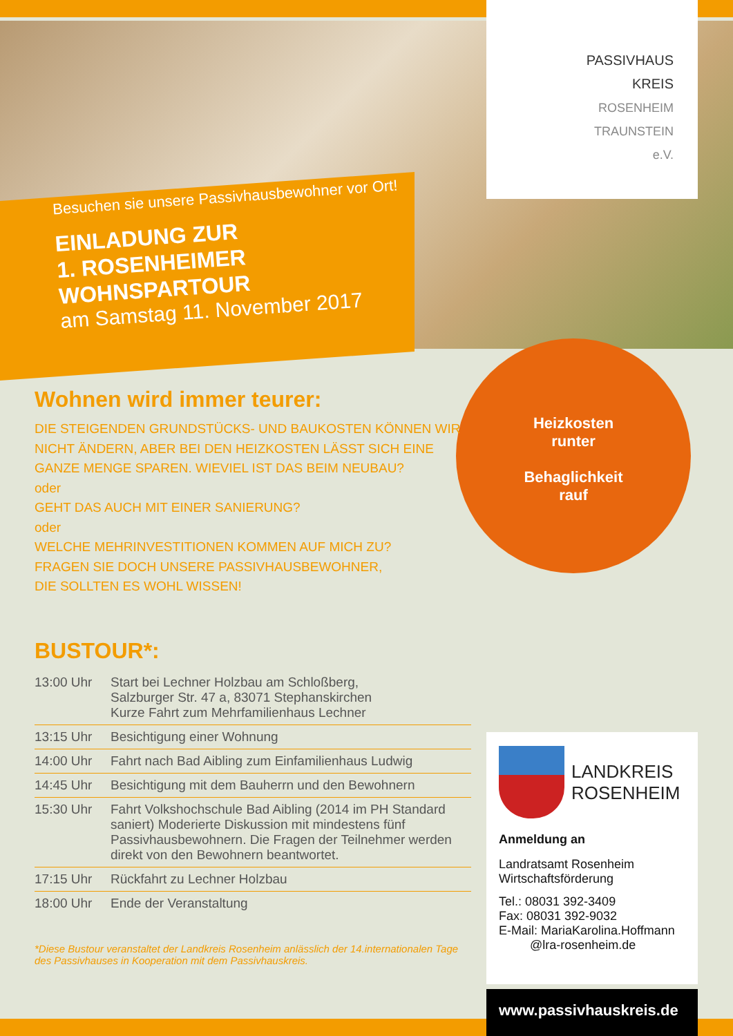PASSIVHAUS
KREIS
ROSENHEIM
TRAUNSTEIN
e.V.
Besuchen sie unsere Passivhausbewohner vor Ort!
EINLADUNG ZUR
1. ROSENHEIMER WOHNSPARTOUR
am Samstag 11. November 2017
Heizkosten
runter
Behaglichkeit
rauf
Wohnen wird immer teurer:
DIE STEIGENDEN GRUNDSTÜCKS- UND BAUKOSTEN KÖNNEN WIR
NICHT ÄNDERN, ABER BEI DEN HEIZKOSTEN LÄSST SICH EINE
GANZE MENGE SPAREN. WIEVIEL IST DAS BEIM NEUBAU?
oder
GEHT DAS AUCH MIT EINER SANIERUNG?
oder
WELCHE MEHRINVESTITIONEN KOMMEN AUF MICH ZU?
FRAGEN SIE DOCH UNSERE PASSIVHAUSBEWOHNER,
DIE SOLLTEN ES WOHL WISSEN!
BUSTOUR*:
| 13:00 Uhr | Start bei Lechner Holzbau am Schloßberg, Salzburger Str. 47 a, 83071 Stephanskirchen Kurze Fahrt zum Mehrfamilienhaus Lechner |
| 13:15 Uhr | Besichtigung einer Wohnung |
| 14:00 Uhr | Fahrt nach Bad Aibling zum Einfamilienhaus Ludwig |
| 14:45 Uhr | Besichtigung mit dem Bauherrn und den Bewohnern |
| 15:30 Uhr | Fahrt Volkshochschule Bad Aibling (2014 im PH Standard saniert) Moderierte Diskussion mit mindestens fünf Passivhausbewohnern. Die Fragen der Teilnehmer werden direkt von den Bewohnern beantwortet. |
| 17:15 Uhr | Rückfahrt zu Lechner Holzbau |
| 18:00 Uhr | Ende der Veranstaltung |
*Diese Bustour veranstaltet der Landkreis Rosenheim anlässlich der 14.internationalen Tage des Passivhauses in Kooperation mit dem Passivhauskreis.
LANDKREIS
ROSENHEIM
Anmeldung an
Landratsamt Rosenheim
Wirtschaftsförderung
Tel.: 08031 392-3409
Fax: 08031 392-9032
E-Mail: MariaKarolina.Hoffmann
@lra-rosenheim.de
www.passivhauskreis.de